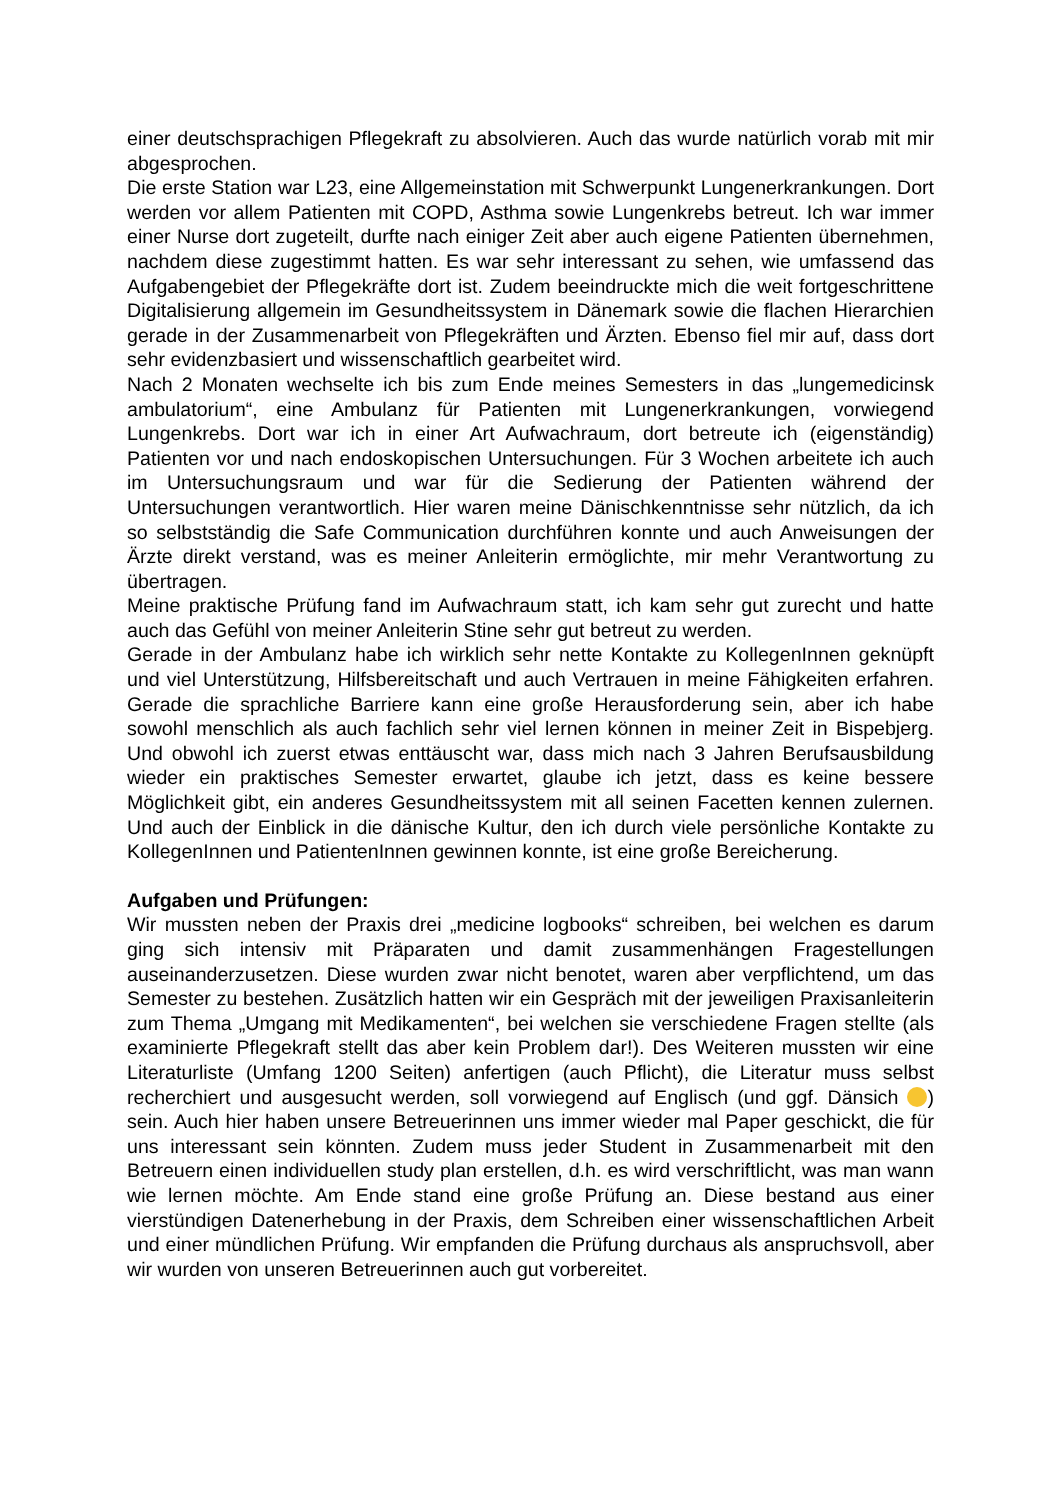einer deutschsprachigen Pflegekraft zu absolvieren. Auch das wurde natürlich vorab mit mir abgesprochen.
Die erste Station war L23, eine Allgemeinstation mit Schwerpunkt Lungenerkrankungen. Dort werden vor allem Patienten mit COPD, Asthma sowie Lungenkrebs betreut. Ich war immer einer Nurse dort zugeteilt, durfte nach einiger Zeit aber auch eigene Patienten übernehmen, nachdem diese zugestimmt hatten. Es war sehr interessant zu sehen, wie umfassend das Aufgabengebiet der Pflegekräfte dort ist. Zudem beeindruckte mich die weit fortgeschrittene Digitalisierung allgemein im Gesundheitssystem in Dänemark sowie die flachen Hierarchien gerade in der Zusammenarbeit von Pflegekräften und Ärzten. Ebenso fiel mir auf, dass dort sehr evidenzbasiert und wissenschaftlich gearbeitet wird.
Nach 2 Monaten wechselte ich bis zum Ende meines Semesters in das „lungemedicinsk ambulatorium“, eine Ambulanz für Patienten mit Lungenerkrankungen, vorwiegend Lungenkrebs. Dort war ich in einer Art Aufwachraum, dort betreute ich (eigenständig) Patienten vor und nach endoskopischen Untersuchungen. Für 3 Wochen arbeitete ich auch im Untersuchungsraum und war für die Sedierung der Patienten während der Untersuchungen verantwortlich. Hier waren meine Dänischkenntnisse sehr nützlich, da ich so selbstständig die Safe Communication durchführen konnte und auch Anweisungen der Ärzte direkt verstand, was es meiner Anleiterin ermöglichte, mir mehr Verantwortung zu übertragen.
Meine praktische Prüfung fand im Aufwachraum statt, ich kam sehr gut zurecht und hatte auch das Gefühl von meiner Anleiterin Stine sehr gut betreut zu werden.
Gerade in der Ambulanz habe ich wirklich sehr nette Kontakte zu KollegenInnen geknüpft und viel Unterstützung, Hilfsbereitschaft und auch Vertrauen in meine Fähigkeiten erfahren. Gerade die sprachliche Barriere kann eine große Herausforderung sein, aber ich habe sowohl menschlich als auch fachlich sehr viel lernen können in meiner Zeit in Bispebjerg. Und obwohl ich zuerst etwas enttäuscht war, dass mich nach 3 Jahren Berufsausbildung wieder ein praktisches Semester erwartet, glaube ich jetzt, dass es keine bessere Möglichkeit gibt, ein anderes Gesundheitssystem mit all seinen Facetten kennen zulernen. Und auch der Einblick in die dänische Kultur, den ich durch viele persönliche Kontakte zu KollegenInnen und PatientenInnen gewinnen konnte, ist eine große Bereicherung.
Aufgaben und Prüfungen:
Wir mussten neben der Praxis drei „medicine logbooks“ schreiben, bei welchen es darum ging sich intensiv mit Präparaten und damit zusammenhängen Fragestellungen auseinanderzusetzen. Diese wurden zwar nicht benotet, waren aber verpflichtend, um das Semester zu bestehen. Zusätzlich hatten wir ein Gespräch mit der jeweiligen Praxisanleiterin zum Thema „Umgang mit Medikamenten“, bei welchen sie verschiedene Fragen stellte (als examinierte Pflegekraft stellt das aber kein Problem dar!). Des Weiteren mussten wir eine Literaturliste (Umfang 1200 Seiten) anfertigen (auch Pflicht), die Literatur muss selbst recherchiert und ausgesucht werden, soll vorwiegend auf Englisch (und ggf. Dänsich ) sein. Auch hier haben unsere Betreuerinnen uns immer wieder mal Paper geschickt, die für uns interessant sein könnten. Zudem muss jeder Student in Zusammenarbeit mit den Betreuern einen individuellen study plan erstellen, d.h. es wird verschriftlicht, was man wann wie lernen möchte. Am Ende stand eine große Prüfung an. Diese bestand aus einer vierstündigen Datenerhebung in der Praxis, dem Schreiben einer wissenschaftlichen Arbeit und einer mündlichen Prüfung. Wir empfanden die Prüfung durchaus als anspruchsvoll, aber wir wurden von unseren Betreuerinnen auch gut vorbereitet.